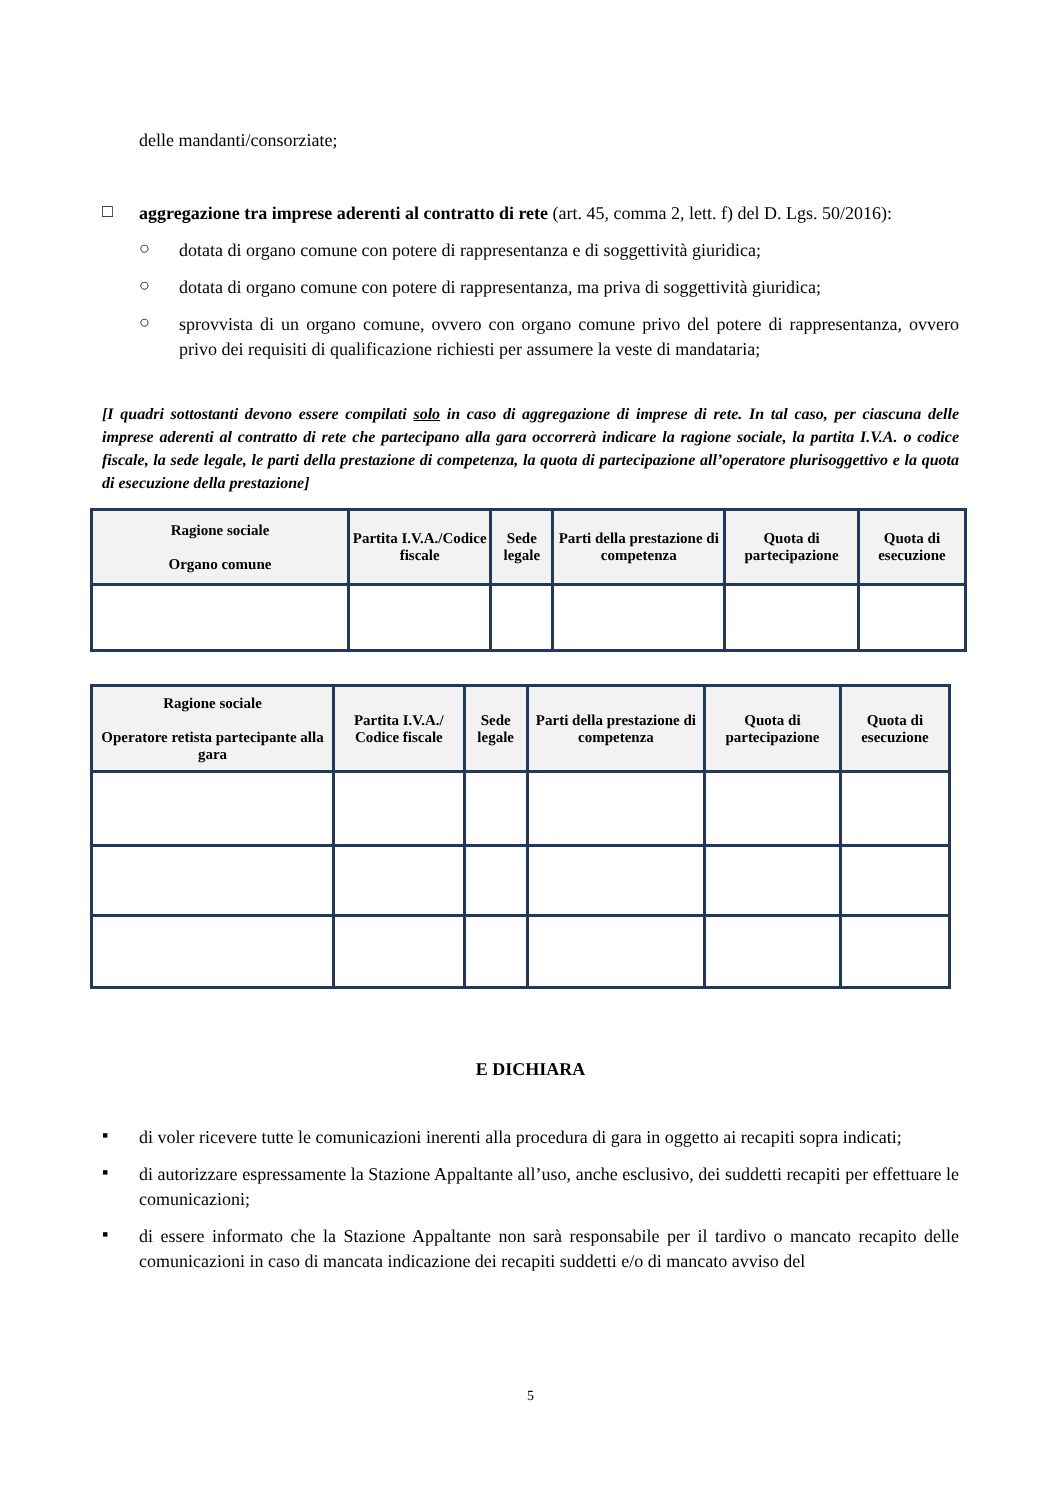delle mandanti/consorziate;
□
aggregazione tra imprese aderenti al contratto di rete (art. 45, comma 2, lett. f) del D. Lgs. 50/2016):
○
dotata di organo comune con potere di rappresentanza e di soggettività giuridica;
○
dotata di organo comune con potere di rappresentanza, ma priva di soggettività giuridica;
○
sprovvista di un organo comune, ovvero con organo comune privo del potere di rappresentanza, ovvero privo dei requisiti di qualificazione richiesti per assumere la veste di mandataria;
[I quadri sottostanti devono essere compilati solo in caso di aggregazione di imprese di rete. In tal caso, per ciascuna delle imprese aderenti al contratto di rete che partecipano alla gara occorrerà indicare la ragione sociale, la partita I.V.A. o codice fiscale, la sede legale, le parti della prestazione di competenza, la quota di partecipazione all’operatore plurisoggettivo e la quota di esecuzione della prestazione]
| Ragione sociale Organo comune | Partita I.V.A./Codice fiscale | Sede legale | Parti della prestazione di competenza | Quota di partecipazione | Quota di esecuzione |
| --- | --- | --- | --- | --- | --- |
| Ragione sociale Operatore retista partecipante alla gara | Partita I.V.A./ Codice fiscale | Sede legale | Parti della prestazione di competenza | Quota di partecipazione | Quota di esecuzione |
| --- | --- | --- | --- | --- | --- |
E DICHIARA
▪
di voler ricevere tutte le comunicazioni inerenti alla procedura di gara in oggetto ai recapiti sopra indicati;
▪
di autorizzare espressamente la Stazione Appaltante all’uso, anche esclusivo, dei suddetti recapiti per effettuare le comunicazioni;
▪
di essere informato che la Stazione Appaltante non sarà responsabile per il tardivo o mancato recapito delle comunicazioni in caso di mancata indicazione dei recapiti suddetti e/o di mancato avviso del
5